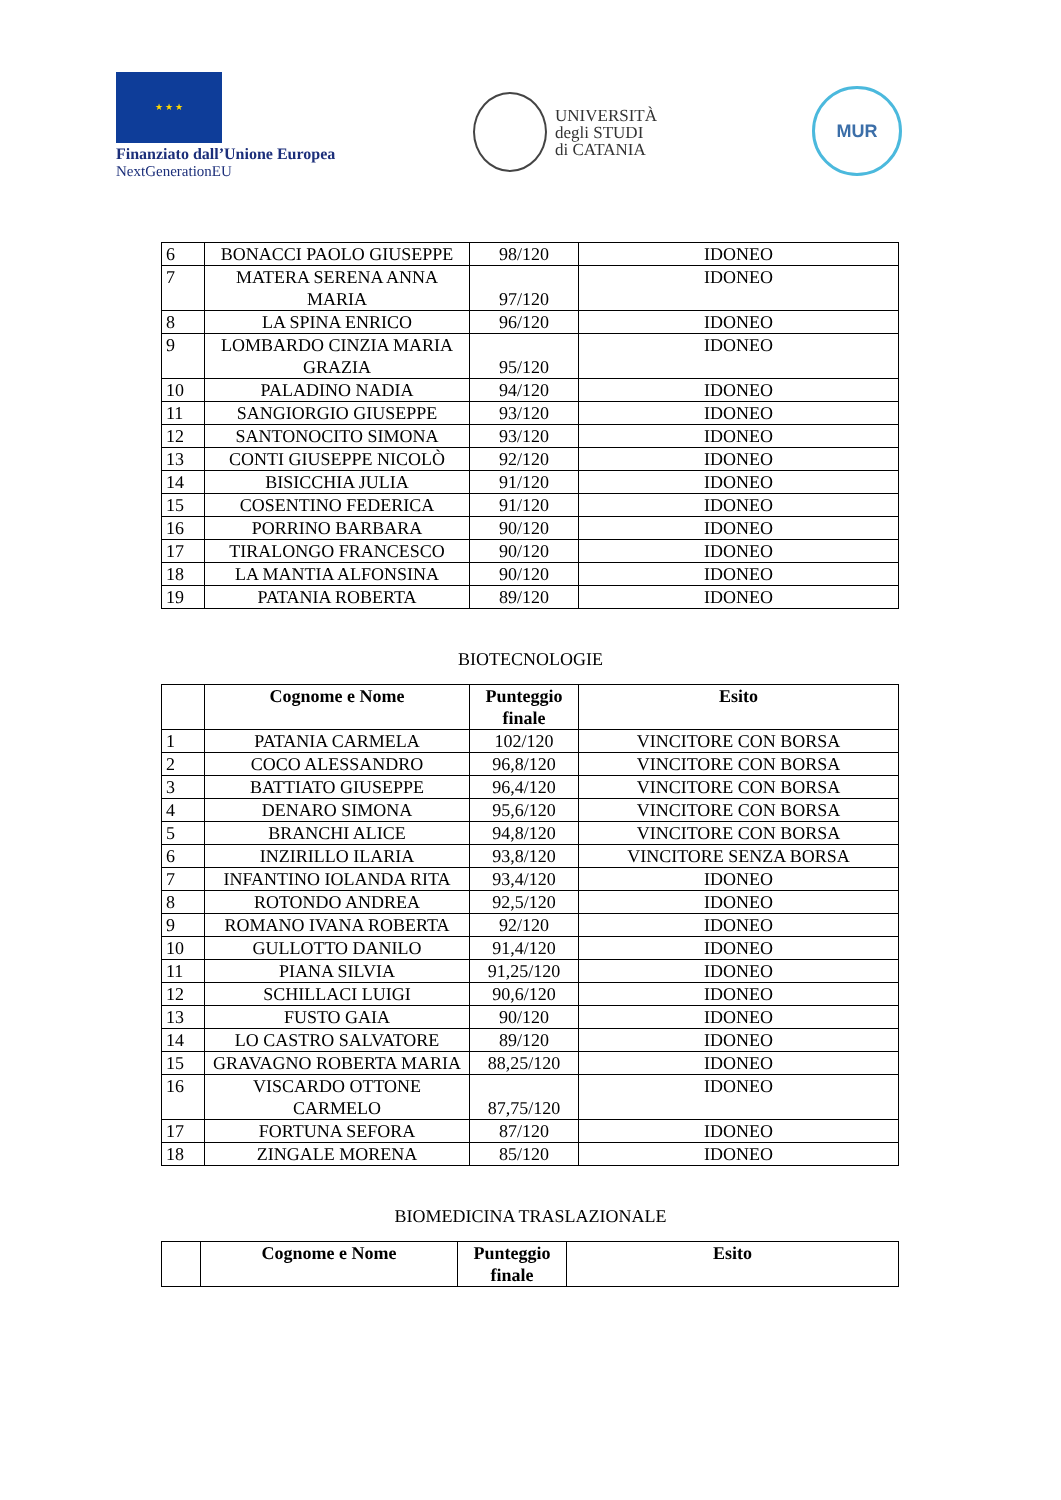★ ★ ★
Finanziato dall’Unione Europea
NextGenerationEU
UNIVERSITÀ
degli STUDI
di CATANIA
MUR
| 6 | BONACCI PAOLO GIUSEPPE | 98/120 | IDONEO |
| 7 | MATERA SERENA ANNA MARIA | 97/120 | IDONEO |
| 8 | LA SPINA ENRICO | 96/120 | IDONEO |
| 9 | LOMBARDO CINZIA MARIA GRAZIA | 95/120 | IDONEO |
| 10 | PALADINO NADIA | 94/120 | IDONEO |
| 11 | SANGIORGIO GIUSEPPE | 93/120 | IDONEO |
| 12 | SANTONOCITO SIMONA | 93/120 | IDONEO |
| 13 | CONTI GIUSEPPE NICOLÒ | 92/120 | IDONEO |
| 14 | BISICCHIA JULIA | 91/120 | IDONEO |
| 15 | COSENTINO FEDERICA | 91/120 | IDONEO |
| 16 | PORRINO BARBARA | 90/120 | IDONEO |
| 17 | TIRALONGO FRANCESCO | 90/120 | IDONEO |
| 18 | LA MANTIA ALFONSINA | 90/120 | IDONEO |
| 19 | PATANIA ROBERTA | 89/120 | IDONEO |
BIOTECNOLOGIE
| | Cognome e Nome | Punteggio finale | Esito |
| --- | --- | --- | --- |
| 1 | PATANIA CARMELA | 102/120 | VINCITORE CON BORSA |
| 2 | COCO ALESSANDRO | 96,8/120 | VINCITORE CON BORSA |
| 3 | BATTIATO GIUSEPPE | 96,4/120 | VINCITORE CON BORSA |
| 4 | DENARO SIMONA | 95,6/120 | VINCITORE CON BORSA |
| 5 | BRANCHI ALICE | 94,8/120 | VINCITORE CON BORSA |
| 6 | INZIRILLO ILARIA | 93,8/120 | VINCITORE SENZA BORSA |
| 7 | INFANTINO IOLANDA RITA | 93,4/120 | IDONEO |
| 8 | ROTONDO ANDREA | 92,5/120 | IDONEO |
| 9 | ROMANO IVANA ROBERTA | 92/120 | IDONEO |
| 10 | GULLOTTO DANILO | 91,4/120 | IDONEO |
| 11 | PIANA SILVIA | 91,25/120 | IDONEO |
| 12 | SCHILLACI LUIGI | 90,6/120 | IDONEO |
| 13 | FUSTO GAIA | 90/120 | IDONEO |
| 14 | LO CASTRO SALVATORE | 89/120 | IDONEO |
| 15 | GRAVAGNO ROBERTA MARIA | 88,25/120 | IDONEO |
| 16 | VISCARDO OTTONE CARMELO | 87,75/120 | IDONEO |
| 17 | FORTUNA SEFORA | 87/120 | IDONEO |
| 18 | ZINGALE MORENA | 85/120 | IDONEO |
BIOMEDICINA TRASLAZIONALE
| | Cognome e Nome | Punteggio finale | Esito |
| --- | --- | --- | --- |